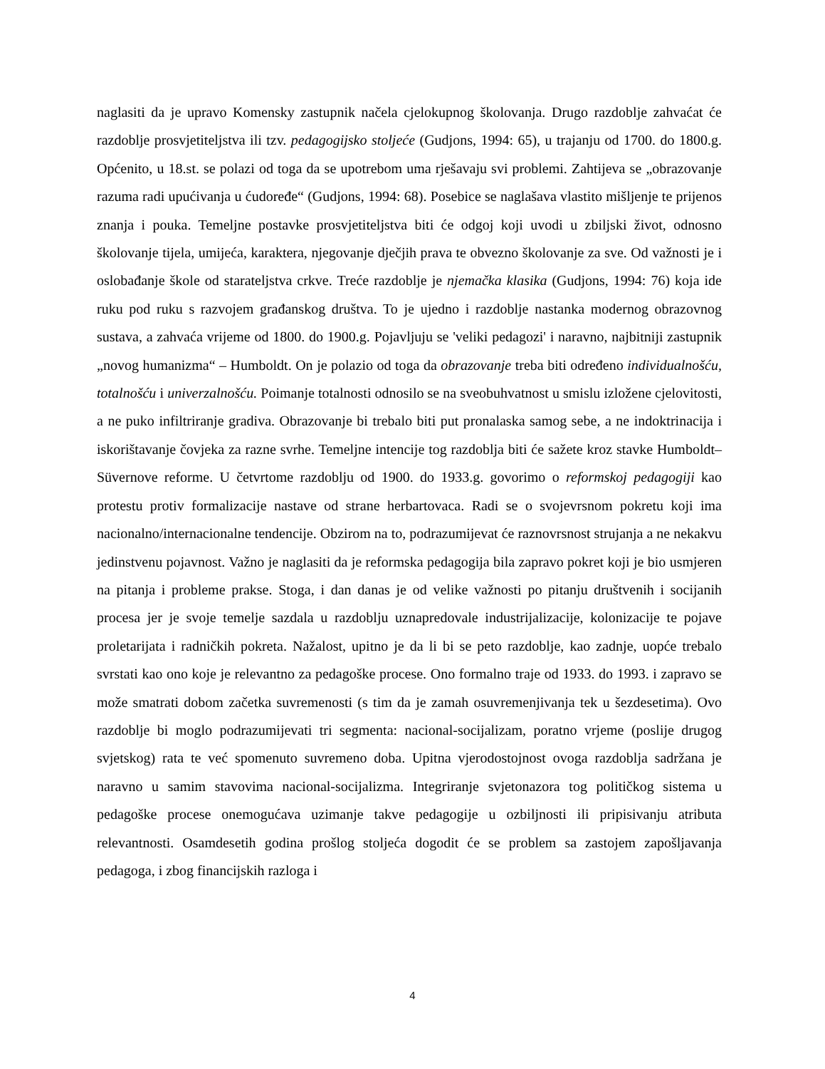naglasiti da je upravo Komensky zastupnik načela cjelokupnog školovanja. Drugo razdoblje zahvaćat će razdoblje prosvjetiteljstva ili tzv. pedagogijsko stoljeće (Gudjons, 1994: 65), u trajanju od 1700. do 1800.g. Općenito, u 18.st. se polazi od toga da se upotrebom uma rješavaju svi problemi. Zahtijeva se „obrazovanje razuma radi upućivanja u ćudoređe“ (Gudjons, 1994: 68). Posebice se naglašava vlastito mišljenje te prijenos znanja i pouka. Temeljne postavke prosvjetiteljstva biti će odgoj koji uvodi u zbiljski život, odnosno školovanje tijela, umijeća, karaktera, njegovanje dječjih prava te obvezno školovanje za sve. Od važnosti je i oslobađanje škole od starateljstva crkve. Treće razdoblje je njemačka klasika (Gudjons, 1994: 76) koja ide ruku pod ruku s razvojem građanskog društva. To je ujedno i razdoblje nastanka modernog obrazovnog sustava, a zahvaća vrijeme od 1800. do 1900.g. Pojavljuju se 'veliki pedagozi' i naravno, najbitniji zastupnik „novog humanizma“ – Humboldt. On je polazio od toga da obrazovanje treba biti određeno individualnošću, totalnošću i univerzalnošću. Poimanje totalnosti odnosilo se na sveobuhvatnost u smislu izložene cjelovitosti, a ne puko infiltriranje gradiva. Obrazovanje bi trebalo biti put pronalaska samog sebe, a ne indoktrinacija i iskorištavanje čovjeka za razne svrhe. Temeljne intencije tog razdoblja biti će sažete kroz stavke Humboldt–Süvernove reforme. U četvrtome razdoblju od 1900. do 1933.g. govorimo o reformskoj pedagogiji kao protestu protiv formalizacije nastave od strane herbartovaca. Radi se o svojevrsnom pokretu koji ima nacionalno/internacionalne tendencije. Obzirom na to, podrazumijevat će raznovrsnost strujanja a ne nekakvu jedinstvenu pojavnost. Važno je naglasiti da je reformska pedagogija bila zapravo pokret koji je bio usmjeren na pitanja i probleme prakse. Stoga, i dan danas je od velike važnosti po pitanju društvenih i socijanih procesa jer je svoje temelje sazdala u razdoblju uznapredovale industrijalizacije, kolonizacije te pojave proletarijata i radničkih pokreta. Nažalost, upitno je da li bi se peto razdoblje, kao zadnje, uopće trebalo svrstati kao ono koje je relevantno za pedagoške procese. Ono formalno traje od 1933. do 1993. i zapravo se može smatrati dobom začetka suvremenosti (s tim da je zamah osuvremenjivanja tek u šezdesetima). Ovo razdoblje bi moglo podrazumijevati tri segmenta: nacional-socijalizam, poratno vrjeme (poslije drugog svjetskog) rata te već spomenuto suvremeno doba. Upitna vjerodostojnost ovoga razdoblja sadržana je naravno u samim stavovima nacional-socijalizma. Integriranje svjetonazora tog političkog sistema u pedagoške procese onemogućava uzimanje takve pedagogije u ozbiljnosti ili pripisivanju atributa relevantnosti. Osamdesetih godina prošlog stoljeća dogodit će se problem sa zastojem zapošljavanja pedagoga, i zbog financijskih razloga i
4